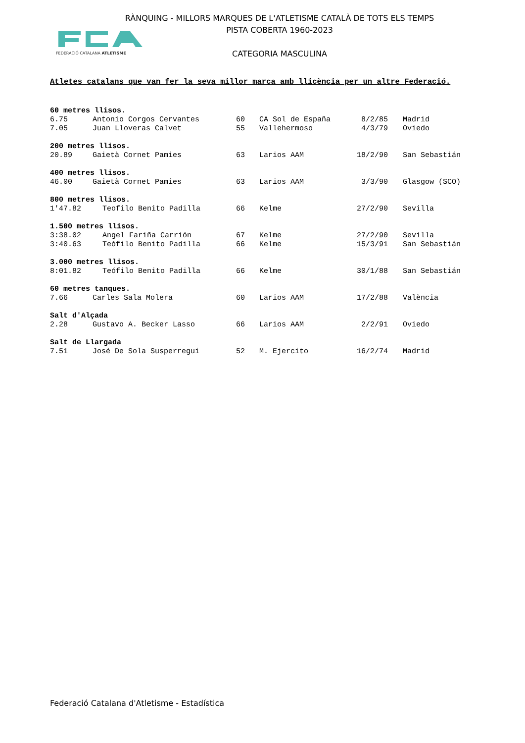RÀNQUING - MILLORS MARQUES DE L'ATLETISME CATALÀ DE TOTS ELS TEMPS
PISTA COBERTA 1960-2023
CATEGORIA MASCULINA
FEDERACIÓ CATALANA ATLETISME
Atletes catalans que van fer la seva millor marca amb llicència per un altre Federació.
60 metres llisos.
| 6.75 | Antonio Corgos Cervantes | 60 | CA Sol de España | 8/2/85 | Madrid |
| 7.05 | Juan Lloveras Calvet | 55 | Vallehermoso | 4/3/79 | Oviedo |
200 metres llisos.
| 20.89 | Gaietà Cornet Pamies | 63 | Larios AAM | 18/2/90 | San Sebastián |
400 metres llisos.
| 46.00 | Gaietà Cornet Pamies | 63 | Larios AAM | 3/3/90 | Glasgow (SCO) |
800 metres llisos.
| 1'47.82 | Teofilo Benito Padilla | 66 | Kelme | 27/2/90 | Sevilla |
1.500 metres llisos.
| 3:38.02 | Angel Fariña Carrión | 67 | Kelme | 27/2/90 | Sevilla |
| 3:40.63 | Teófilo Benito Padilla | 66 | Kelme | 15/3/91 | San Sebastián |
3.000 metres llisos.
| 8:01.82 | Teófilo Benito Padilla | 66 | Kelme | 30/1/88 | San Sebastián |
60 metres tanques.
| 7.66 | Carles Sala Molera | 60 | Larios AAM | 17/2/88 | València |
Salt d'Alçada
| 2.28 | Gustavo A. Becker Lasso | 66 | Larios AAM | 2/2/91 | Oviedo |
Salt de Llargada
| 7.51 | José De Sola Susperregui | 52 | M. Ejercito | 16/2/74 | Madrid |
Federació Catalana d'Atletisme - Estadística